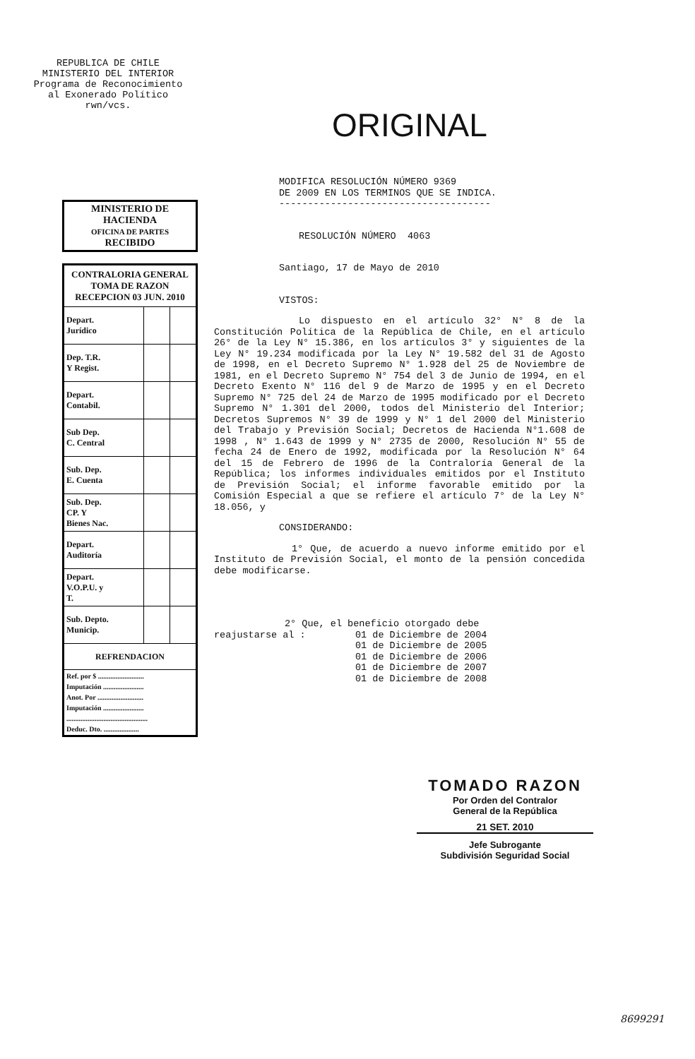REPUBLICA DE CHILE
MINISTERIO DEL INTERIOR
Programa de Reconocimiento
al Exonerado Político
rwn/vcs.
ORIGINAL
MINISTERIO DE
HACIENDA
OFICINA DE PARTES
RECIBIDO
| CONTRALORIA GENERAL TOMA DE RAZON RECEPCION 03 JUN. 2010 | | |
| Depart. Jurídico | | |
| Dep. T.R. Y Regist. | | |
| Depart. Contabil. | | |
| Sub Dep. C. Central | | |
| Sub. Dep. E. Cuenta | | |
| Sub. Dep. CP. Y Bienes Nac. | | |
| Depart. Auditoría | | |
| Depart. V.O.P.U. y T. | | |
| Sub. Depto. Municip. | | |
| REFRENDACION | | |
| Ref. por $ .......................... Imputación ....................... Anot. Por .......................... Imputación ....................... .............................................. Deduc. Dto. .................... | | |
MODIFICA RESOLUCIÓN NÚMERO 9369
DE 2009 EN LOS TERMINOS QUE SE INDICA.
-------------------------------------
RESOLUCIÓN NÚMERO 4063
Santiago, 17 de Mayo de 2010
VISTOS:
Lo dispuesto en el artículo 32° N° 8 de la Constitución Política de la República de Chile, en el artículo 26° de la Ley N° 15.386, en los artículos 3° y siguientes de la Ley N° 19.234 modificada por la Ley N° 19.582 del 31 de Agosto de 1998, en el Decreto Supremo N° 1.928 del 25 de Noviembre de 1981, en el Decreto Supremo N° 754 del 3 de Junio de 1994, en el Decreto Exento N° 116 del 9 de Marzo de 1995 y en el Decreto Supremo N° 725 del 24 de Marzo de 1995 modificado por el Decreto Supremo N° 1.301 del 2000, todos del Ministerio del Interior; Decretos Supremos N° 39 de 1999 y N° 1 del 2000 del Ministerio del Trabajo y Previsión Social; Decretos de Hacienda N°1.608 de 1998 , N° 1.643 de 1999 y N° 2735 de 2000, Resolución N° 55 de fecha 24 de Enero de 1992, modificada por la Resolución N° 64 del 15 de Febrero de 1996 de la Contraloría General de la República; los informes individuales emitidos por el Instituto de Previsión Social; el informe favorable emitido por la Comisión Especial a que se refiere el artículo 7° de la Ley N° 18.056, y
CONSIDERANDO:
1° Que, de acuerdo a nuevo informe emitido por el Instituto de Previsión Social, el monto de la pensión concedida debe modificarse.
2° Que, el beneficio otorgado debe
reajustarse al : 01 de Diciembre de 2004
01 de Diciembre de 2005
01 de Diciembre de 2006
01 de Diciembre de 2007
01 de Diciembre de 2008
TOMADO RAZON
Por Orden del Contralor
General de la República
21 SET. 2010
Jefe Subrogante
Subdivisión Seguridad Social
8699291